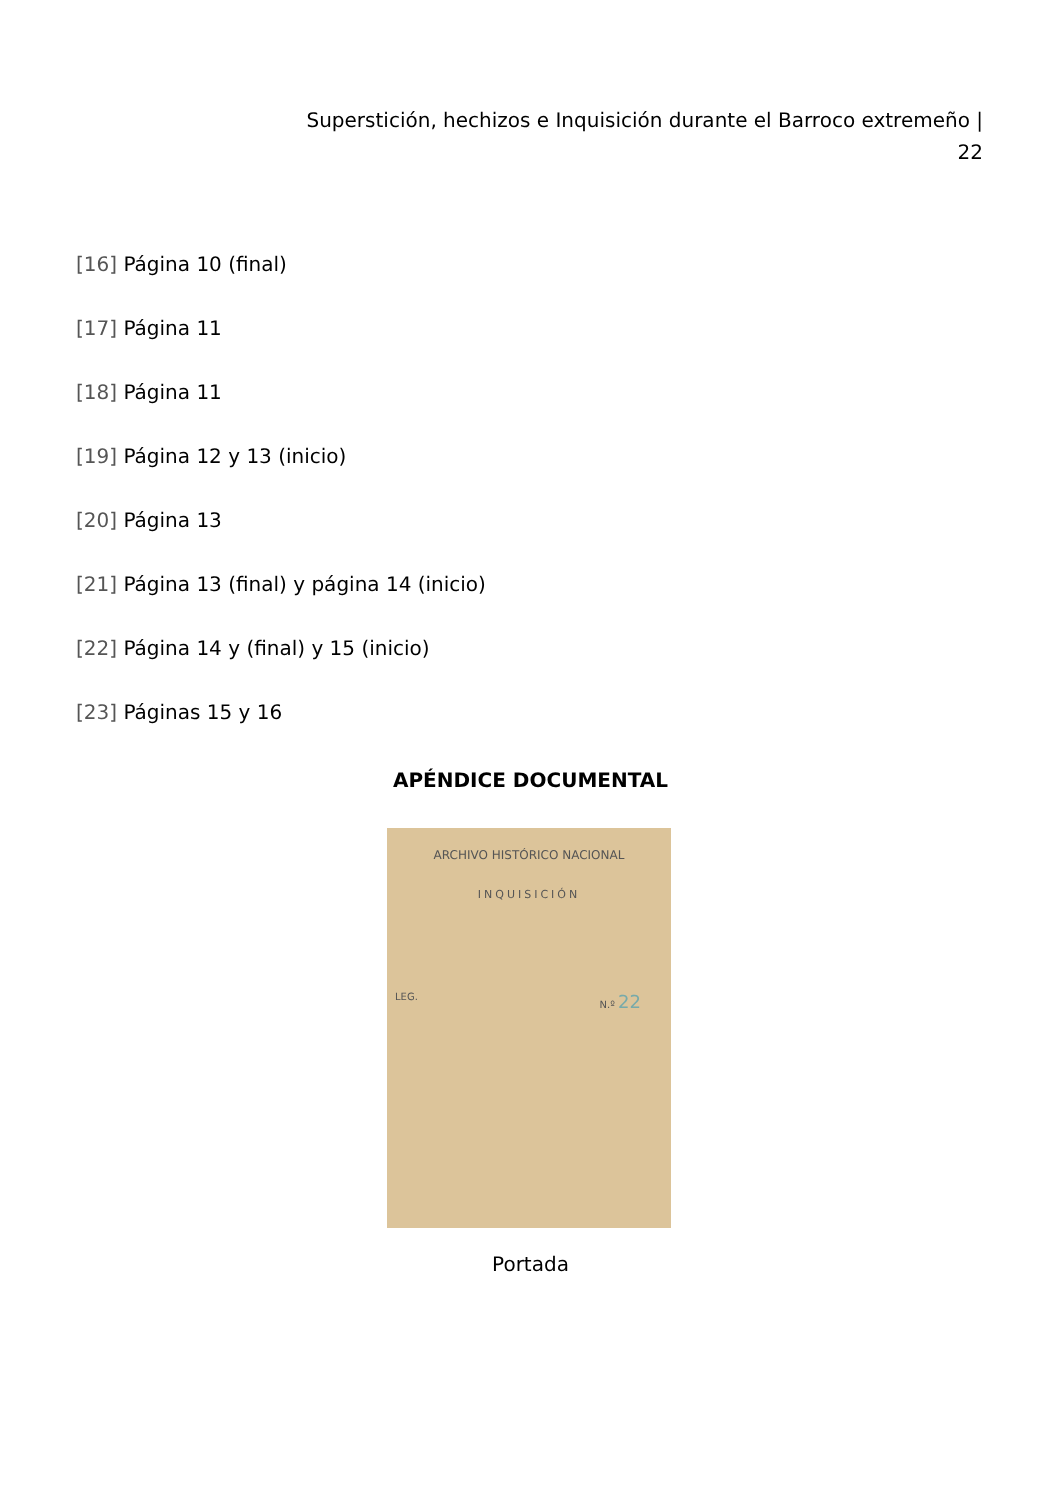Superstición, hechizos e Inquisición durante el Barroco extremeño | 22
[16] Página 10 (final)
[17] Página 11
[18] Página 11
[19] Página 12 y 13 (inicio)
[20] Página 13
[21] Página 13 (final) y página 14 (inicio)
[22] Página 14 y (final) y 15 (inicio)
[23] Páginas 15 y 16
APÉNDICE DOCUMENTAL
ARCHIVO HISTÓRICO NACIONAL
INQUISICIÓN
LEG. N.º 22
Portada